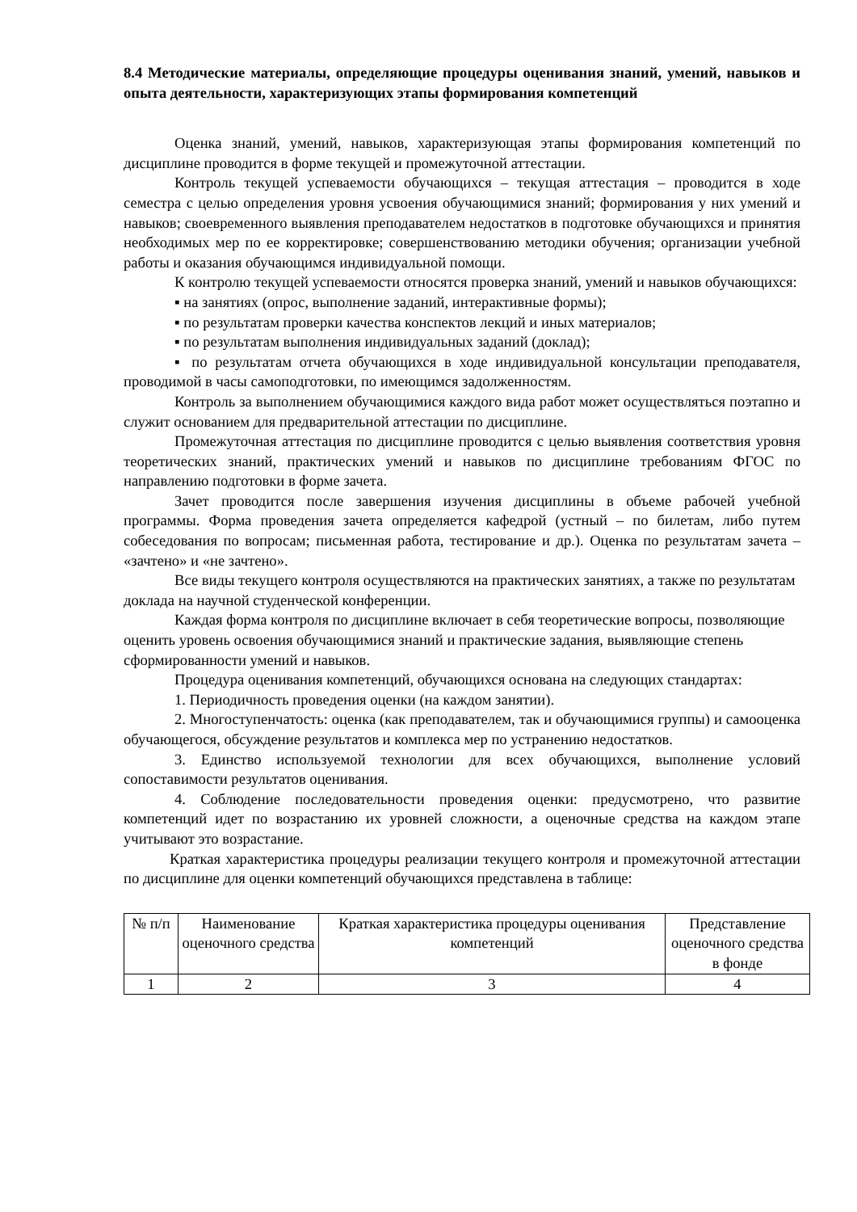8.4 Методические материалы, определяющие процедуры оценивания знаний, умений, навыков и опыта деятельности, характеризующих этапы формирования компетенций
Оценка знаний, умений, навыков, характеризующая этапы формирования компетенций по дисциплине проводится в форме текущей и промежуточной аттестации.
Контроль текущей успеваемости обучающихся – текущая аттестация – проводится в ходе семестра с целью определения уровня усвоения обучающимися знаний; формирования у них умений и навыков; своевременного выявления преподавателем недостатков в подготовке обучающихся и принятия необходимых мер по ее корректировке; совершенствованию методики обучения; организации учебной работы и оказания обучающимся индивидуальной помощи.
К контролю текущей успеваемости относятся проверка знаний, умений и навыков обучающихся:
▪ на занятиях (опрос, выполнение заданий, интерактивные формы);
▪ по результатам проверки качества конспектов лекций и иных материалов;
▪ по результатам выполнения индивидуальных заданий (доклад);
▪ по результатам отчета обучающихся в ходе индивидуальной консультации преподавателя, проводимой в часы самоподготовки, по имеющимся задолженностям.
Контроль за выполнением обучающимися каждого вида работ может осуществляться поэтапно и служит основанием для предварительной аттестации по дисциплине.
Промежуточная аттестация по дисциплине проводится с целью выявления соответствия уровня теоретических знаний, практических умений и навыков по дисциплине требованиям ФГОС по направлению подготовки в форме зачета.
Зачет проводится после завершения изучения дисциплины в объеме рабочей учебной программы. Форма проведения зачета определяется кафедрой (устный – по билетам, либо путем собеседования по вопросам; письменная работа, тестирование и др.). Оценка по результатам зачета – «зачтено» и «не зачтено».
Все виды текущего контроля осуществляются на практических занятиях, а также по результатам доклада на научной студенческой конференции.
Каждая форма контроля по дисциплине включает в себя теоретические вопросы, позволяющие оценить уровень освоения обучающимися знаний и практические задания, выявляющие степень сформированности умений и навыков.
Процедура оценивания компетенций, обучающихся основана на следующих стандартах:
1. Периодичность проведения оценки (на каждом занятии).
2. Многоступенчатость: оценка (как преподавателем, так и обучающимися группы) и самооценка обучающегося, обсуждение результатов и комплекса мер по устранению недостатков.
3. Единство используемой технологии для всех обучающихся, выполнение условий сопоставимости результатов оценивания.
4. Соблюдение последовательности проведения оценки: предусмотрено, что развитие компетенций идет по возрастанию их уровней сложности, а оценочные средства на каждом этапе учитывают это возрастание.
Краткая характеристика процедуры реализации текущего контроля и промежуточной аттестации по дисциплине для оценки компетенций обучающихся представлена в таблице:
| № п/п | Наименование оценочного средства | Краткая характеристика процедуры оценивания компетенций | Представление оценочного средства в фонде |
| 1 | 2 | 3 | 4 |